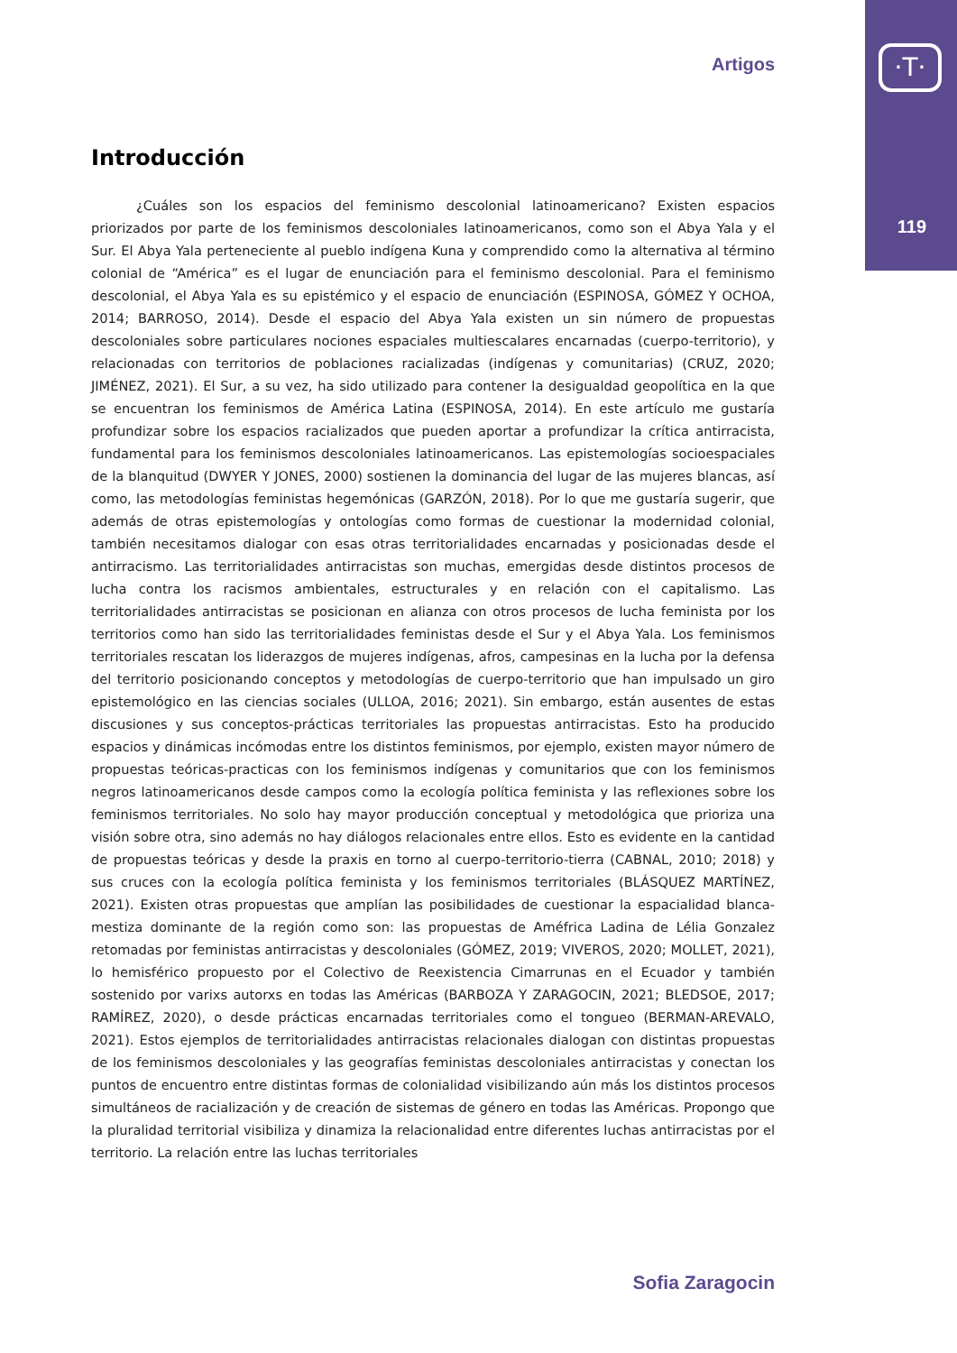·T·
119
Artigos
Introducción
¿Cuáles son los espacios del feminismo descolonial latinoamericano? Existen espacios priorizados por parte de los feminismos descoloniales latinoamericanos, como son el Abya Yala y el Sur. El Abya Yala perteneciente al pueblo indígena Kuna y comprendido como la alternativa al término colonial de “América” es el lugar de enunciación para el feminismo descolonial. Para el feminismo descolonial, el Abya Yala es su epistémico y el espacio de enunciación (ESPINOSA, GÓMEZ Y OCHOA, 2014; BARROSO, 2014). Desde el espacio del Abya Yala existen un sin número de propuestas descoloniales sobre particulares nociones espaciales multiescalares encarnadas (cuerpo-territorio), y relacionadas con territorios de poblaciones racializadas (indígenas y comunitarias) (CRUZ, 2020; JIMÉNEZ, 2021). El Sur, a su vez, ha sido utilizado para contener la desigualdad geopolítica en la que se encuentran los feminismos de América Latina (ESPINOSA, 2014). En este artículo me gustaría profundizar sobre los espacios racializados que pueden aportar a profundizar la crítica antirracista, fundamental para los feminismos descoloniales latinoamericanos. Las epistemologías socioespaciales de la blanquitud (DWYER Y JONES, 2000) sostienen la dominancia del lugar de las mujeres blancas, así como, las metodologías feministas hegemónicas (GARZÓN, 2018). Por lo que me gustaría sugerir, que además de otras epistemologías y ontologías como formas de cuestionar la modernidad colonial, también necesitamos dialogar con esas otras territorialidades encarnadas y posicionadas desde el antirracismo. Las territorialidades antirracistas son muchas, emergidas desde distintos procesos de lucha contra los racismos ambientales, estructurales y en relación con el capitalismo. Las territorialidades antirracistas se posicionan en alianza con otros procesos de lucha feminista por los territorios como han sido las territorialidades feministas desde el Sur y el Abya Yala. Los feminismos territoriales rescatan los liderazgos de mujeres indígenas, afros, campesinas en la lucha por la defensa del territorio posicionando conceptos y metodologías de cuerpo-territorio que han impulsado un giro epistemológico en las ciencias sociales (ULLOA, 2016; 2021). Sin embargo, están ausentes de estas discusiones y sus conceptos-prácticas territoriales las propuestas antirracistas. Esto ha producido espacios y dinámicas incómodas entre los distintos feminismos, por ejemplo, existen mayor número de propuestas teóricas-practicas con los feminismos indígenas y comunitarios que con los feminismos negros latinoamericanos desde campos como la ecología política feminista y las reflexiones sobre los feminismos territoriales. No solo hay mayor producción conceptual y metodológica que prioriza una visión sobre otra, sino además no hay diálogos relacionales entre ellos. Esto es evidente en la cantidad de propuestas teóricas y desde la praxis en torno al cuerpo-territorio-tierra (CABNAL, 2010; 2018) y sus cruces con la ecología política feminista y los feminismos territoriales (BLÁSQUEZ MARTÍNEZ, 2021). Existen otras propuestas que amplían las posibilidades de cuestionar la espacialidad blanca-mestiza dominante de la región como son: las propuestas de Améfrica Ladina de Lélia Gonzalez retomadas por feministas antirracistas y descoloniales (GÓMEZ, 2019; VIVEROS, 2020; MOLLET, 2021), lo hemisférico propuesto por el Colectivo de Reexistencia Cimarrunas en el Ecuador y también sostenido por varixs autorxs en todas las Américas (BARBOZA Y ZARAGOCIN, 2021; BLEDSOE, 2017; RAMÍREZ, 2020), o desde prácticas encarnadas territoriales como el tongueo (BERMAN-AREVALO, 2021). Estos ejemplos de territorialidades antirracistas relacionales dialogan con distintas propuestas de los feminismos descoloniales y las geografías feministas descoloniales antirracistas y conectan los puntos de encuentro entre distintas formas de colonialidad visibilizando aún más los distintos procesos simultáneos de racialización y de creación de sistemas de género en todas las Américas. Propongo que la pluralidad territorial visibiliza y dinamiza la relacionalidad entre diferentes luchas antirracistas por el territorio. La relación entre las luchas territoriales
Sofia Zaragocin